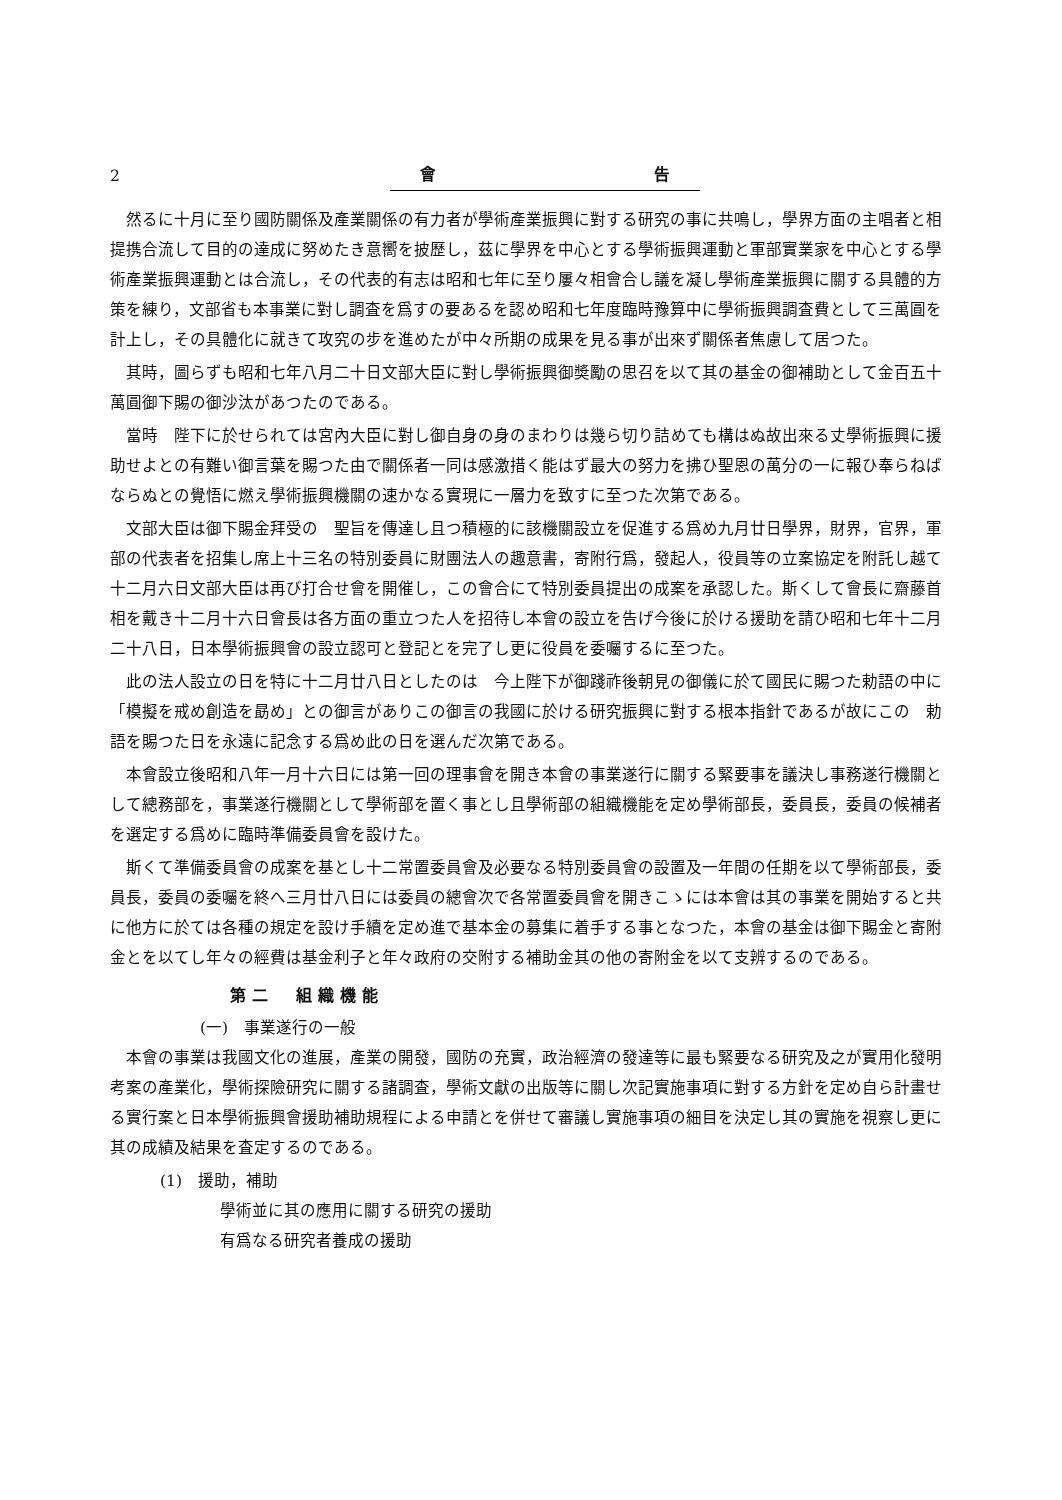2 會 告
然るに十月に至り國防關係及產業關係の有力者が學術產業振興に對する研究の事に共鳴し，學界方面の主唱者と相提携合流して目的の達成に努めたき意嚮を披歷し，茲に學界を中心とする學術振興運動と軍部實業家を中心とする學術產業振興運動とは合流し，その代表的有志は昭和七年に至り屢々相會合し議を凝し學術產業振興に關する具體的方策を練り，文部省も本事業に對し調査を爲すの要あるを認め昭和七年度臨時豫算中に學術振興調査費として三萬圓を計上し，その具體化に就きて攻究の步を進めたが中々所期の成果を見る事が出來ず關係者焦慮して居つた。
其時，圖らずも昭和七年八月二十日文部大臣に對し學術振興御奬勵の思召を以て其の基金の御補助として金百五十萬圓御下賜の御沙汰があつたのである。
當時　陛下に於せられては宮內大臣に對し御自身の身のまわりは幾ら切り詰めても構はぬ故出來る丈學術振興に援助せよとの有難い御言葉を賜つた由で關係者一同は感激措く能はず最大の努力を拂ひ聖恩の萬分の一に報ひ奉らねばならぬとの覺悟に燃え學術振興機關の速かなる實現に一層力を致すに至つた次第である。
文部大臣は御下賜金拜受の　聖旨を傳達し且つ積極的に該機關設立を促進する爲め九月廿日學界，財界，官界，軍部の代表者を招集し席上十三名の特別委員に財團法人の趣意書，寄附行爲，發起人，役員等の立案協定を附託し越て十二月六日文部大臣は再び打合せ會を開催し，この會合にて特別委員提出の成案を承認した。斯くして會長に齋藤首相を戴き十二月十六日會長は各方面の重立つた人を招待し本會の設立を告げ今後に於ける援助を請ひ昭和七年十二月二十八日，日本學術振興會の設立認可と登記とを完了し更に役員を委囑するに至つた。
此の法人設立の日を特に十二月廿八日としたのは　今上陛下が御踐祚後朝見の御儀に於て國民に賜つた勅語の中に「模擬を戒め創造を勗め」との御言がありこの御言の我國に於ける研究振興に對する根本指針であるが故にこの　勅語を賜つた日を永遠に記念する爲め此の日を選んだ次第である。
本會設立後昭和八年一月十六日には第一回の理事會を開き本會の事業遂行に關する緊要事を議決し事務遂行機關として總務部を，事業遂行機關として學術部を置く事とし且學術部の組織機能を定め學術部長，委員長，委員の候補者を選定する爲めに臨時準備委員會を設けた。
斯くて準備委員會の成案を基とし十二常置委員會及必要なる特別委員會の設置及一年間の任期を以て學術部長，委員長，委員の委囑を終へ三月廿八日には委員の總會次で各常置委員會を開きこゝには本會は其の事業を開始すると共に他方に於ては各種の規定を設け手續を定め進で基本金の募集に着手する事となつた，本會の基金は御下賜金と寄附金とを以てし年々の經費は基金利子と年々政府の交附する補助金其の他の寄附金を以て支辨するのである。
第二　組織機能
(一)　事業遂行の一般
本會の事業は我國文化の進展，產業の開發，國防の充實，政治經濟の發達等に最も緊要なる研究及之が實用化發明考案の產業化，學術探險研究に關する諸調査，學術文獻の出版等に關し次記實施事項に對する方針を定め自ら計畫せる實行案と日本學術振興會援助補助規程による申請とを併せて審議し實施事項の細目を決定し其の實施を視察し更に其の成績及結果を査定するのである。
(1)　援助，補助
學術並に其の應用に關する研究の援助
有爲なる研究者養成の援助